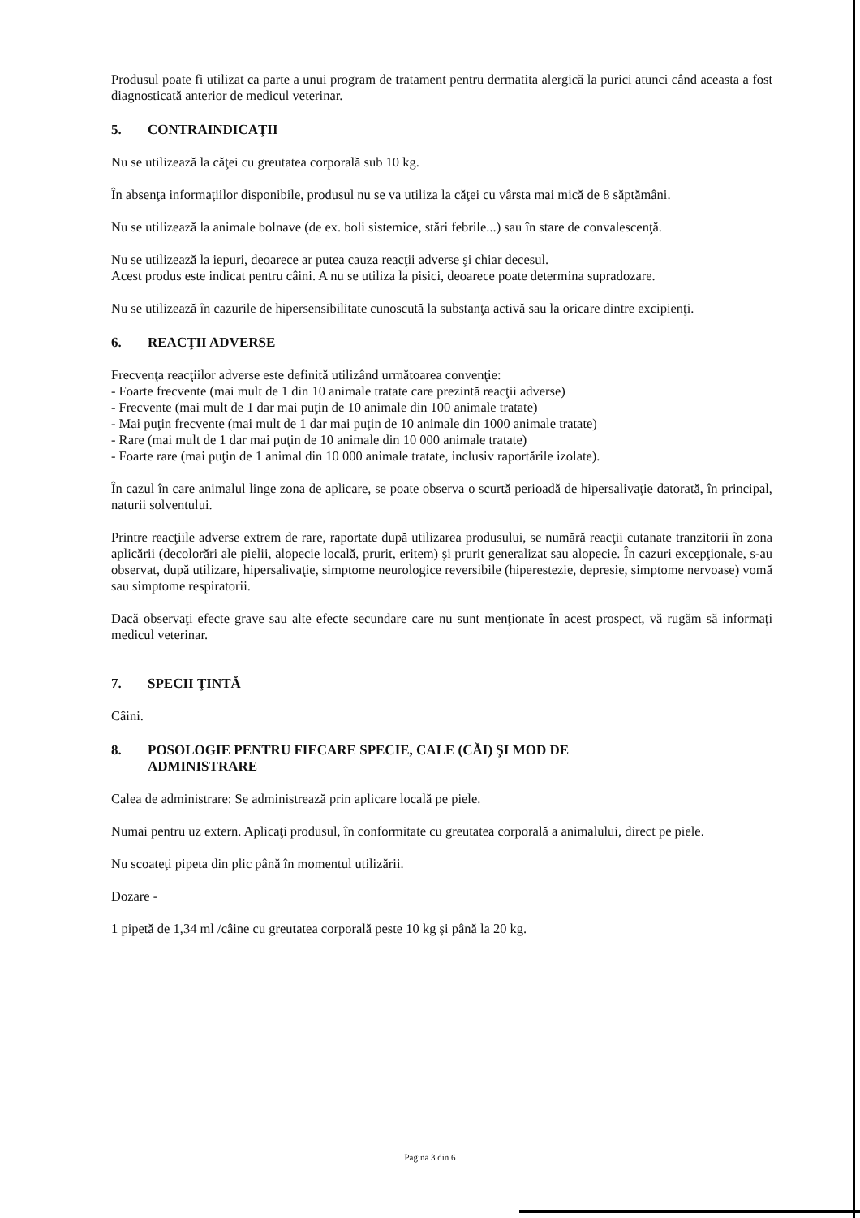Produsul poate fi utilizat ca parte a unui program de tratament pentru dermatita alergică la purici atunci când aceasta a fost diagnosticată anterior de medicul veterinar.
5. CONTRAINDICAŢII
Nu se utilizează la căţei cu greutatea corporală sub 10 kg.
În absenţa informaţiilor disponibile, produsul nu se va utiliza la căţei cu vârsta mai mică de 8 săptămâni.
Nu se utilizează la animale bolnave (de ex. boli sistemice, stări febrile...) sau în stare de convalescenţă.
Nu se utilizează la iepuri, deoarece ar putea cauza reacţii adverse şi chiar decesul.
Acest produs este indicat pentru câini. A nu se utiliza la pisici, deoarece poate determina supradozare.
Nu se utilizează în cazurile de hipersensibilitate cunoscută la substanţa activă sau la oricare dintre excipienţi.
6. REACŢII ADVERSE
Frecvenţa reacţiilor adverse este definită utilizând următoarea convenţie:
- Foarte frecvente (mai mult de 1 din 10 animale tratate care prezintă reacţii adverse)
- Frecvente (mai mult de 1 dar mai puţin de 10 animale din 100 animale tratate)
- Mai puţin frecvente (mai mult de 1 dar mai puţin de 10 animale din 1000 animale tratate)
- Rare (mai mult de 1 dar mai puţin de 10 animale din 10 000 animale tratate)
- Foarte rare (mai puţin de 1 animal din 10 000 animale tratate, inclusiv raportările izolate).
În cazul în care animalul linge zona de aplicare, se poate observa o scurtă perioadă de hipersalivaţie datorată, în principal, naturii solventului.
Printre reacţiile adverse extrem de rare, raportate după utilizarea produsului, se numără reacţii cutanate tranzitorii în zona aplicării (decolorări ale pielii, alopecie locală, prurit, eritem) şi prurit generalizat sau alopecie. În cazuri excepţionale, s-au observat, după utilizare, hipersalivaţie, simptome neurologice reversibile (hiperestezie, depresie, simptome nervoase) vomă sau simptome respiratorii.
Dacă observaţi efecte grave sau alte efecte secundare care nu sunt menţionate în acest prospect, vă rugăm să informaţi medicul veterinar.
7. SPECII ŢINTĂ
Câini.
8. POSOLOGIE PENTRU FIECARE SPECIE, CALE (CĂI) ŞI MOD DE
ADMINISTRARE
Calea de administrare: Se administrează prin aplicare locală pe piele.
Numai pentru uz extern. Aplicaţi produsul, în conformitate cu greutatea corporală a animalului, direct pe piele.
Nu scoateţi pipeta din plic până în momentul utilizării.
Dozare -
1 pipetă de 1,34 ml /câine cu greutatea corporală peste 10 kg şi până la 20 kg.
Pagina 3 din 6